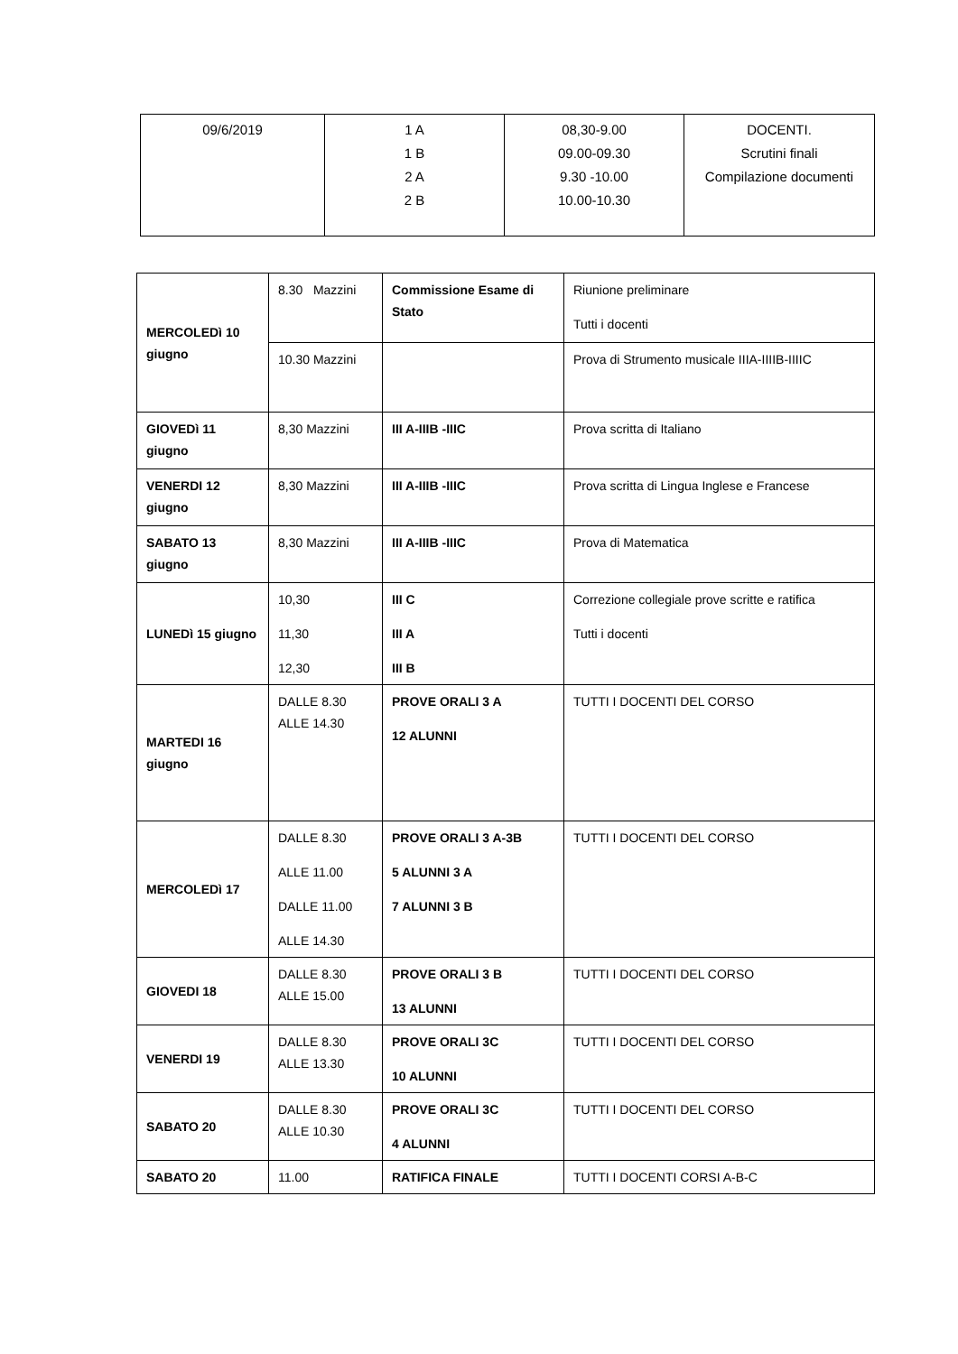| 09/6/2019 | 1 A 1 B 2 A 2 B | 08,30-9.00 09.00-09.30 9.30 -10.00 10.00-10.30 | DOCENTI. Scrutini finali Compilazione documenti |
| MERCOLEDì 10 giugno | 8.30 Mazzini | Commissione Esame di Stato | Riunione preliminare Tutti i docenti |
| | 10.30 Mazzini | | Prova di Strumento musicale IIIA-IIIIB-IIIIC |
| GIOVEDì 11 giugno | 8,30 Mazzini | III A-IIIB -IIIC | Prova scritta di Italiano |
| VENERDI 12 giugno | 8,30 Mazzini | III A-IIIB -IIIC | Prova scritta di Lingua Inglese e Francese |
| SABATO 13 giugno | 8,30 Mazzini | III A-IIIB -IIIC | Prova di Matematica |
| LUNEDì 15 giugno | 10,30 11,30 12,30 | III C III A III B | Correzione collegiale prove scritte e ratifica Tutti i docenti |
| MARTEDI 16 giugno | DALLE 8.30 ALLE 14.30 | PROVE ORALI 3 A 12 ALUNNI | TUTTI I DOCENTI DEL CORSO |
| MERCOLEDì 17 | DALLE 8.30 ALLE 11.00 DALLE 11.00 ALLE 14.30 | PROVE ORALI 3 A-3B 5 ALUNNI 3 A 7 ALUNNI 3 B | TUTTI I DOCENTI DEL CORSO |
| GIOVEDI 18 | DALLE 8.30 ALLE 15.00 | PROVE ORALI 3 B 13 ALUNNI | TUTTI I DOCENTI DEL CORSO |
| VENERDI 19 | DALLE 8.30 ALLE 13.30 | PROVE ORALI 3C 10 ALUNNI | TUTTI I DOCENTI DEL CORSO |
| SABATO 20 | DALLE 8.30 ALLE 10.30 | PROVE ORALI 3C 4 ALUNNI | TUTTI I DOCENTI DEL CORSO |
| SABATO 20 | 11.00 | RATIFICA FINALE | TUTTI I DOCENTI CORSI A-B-C |